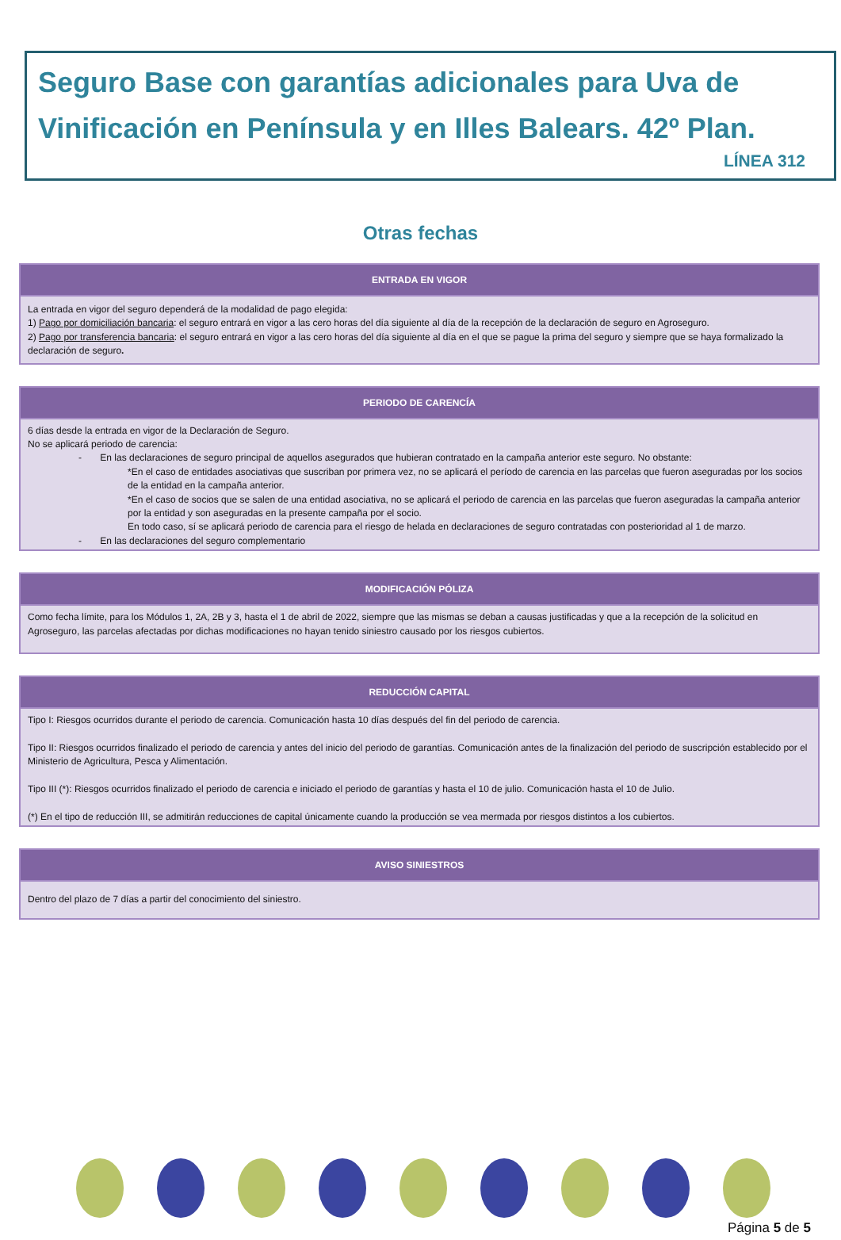Seguro Base con garantías adicionales para Uva de Vinificación en Península y en Illes Balears. 42º Plan.
LÍNEA 312
Otras fechas
| ENTRADA EN VIGOR |
| --- |
| La entrada en vigor del seguro dependerá de la modalidad de pago elegida: 1) Pago por domiciliación bancaria : el seguro entrará en vigor a las cero horas del día siguiente al día de la recepción de la declaración de seguro en Agroseguro. 2) Pago por transferencia bancaria : el seguro entrará en vigor a las cero horas del día siguiente al día en el que se pague la prima del seguro y siempre que se haya formalizado la declaración de seguro . |
| PERIODO DE CARENCÍA |
| --- |
| 6 días desde la entrada en vigor de la Declaración de Seguro. No se aplicará periodo de carencia: - En las declaraciones de seguro principal de aquellos asegurados que hubieran contratado en la campaña anterior este seguro. No obstante: *En el caso de entidades asociativas que suscriban por primera vez, no se aplicará el período de carencia en las parcelas que fueron aseguradas por los socios de la entidad en la campaña anterior. *En el caso de socios que se salen de una entidad asociativa, no se aplicará el periodo de carencia en las parcelas que fueron aseguradas la campaña anterior por la entidad y son aseguradas en la presente campaña por el socio. En todo caso, sí se aplicará periodo de carencia para el riesgo de helada en declaraciones de seguro contratadas con posterioridad al 1 de marzo. - En las declaraciones del seguro complementario |
| MODIFICACIÓN PÓLIZA |
| --- |
| Como fecha límite, para los Módulos 1, 2A, 2B y 3, hasta el 1 de abril de 2022, siempre que las mismas se deban a causas justificadas y que a la recepción de la solicitud en Agroseguro, las parcelas afectadas por dichas modificaciones no hayan tenido siniestro causado por los riesgos cubiertos. |
| REDUCCIÓN CAPITAL |
| --- |
| Tipo I: Riesgos ocurridos durante el periodo de carencia. Comunicación hasta 10 días después del fin del periodo de carencia. Tipo II: Riesgos ocurridos finalizado el periodo de carencia y antes del inicio del periodo de garantías. Comunicación antes de la finalización del periodo de suscripción establecido por el Ministerio de Agricultura, Pesca y Alimentación. Tipo III (*): Riesgos ocurridos finalizado el periodo de carencia e iniciado el periodo de garantías y hasta el 10 de julio. Comunicación hasta el 10 de Julio. (*) En el tipo de reducción III, se admitirán reducciones de capital únicamente cuando la producción se vea mermada por riesgos distintos a los cubiertos. |
| AVISO SINIESTROS |
| --- |
| Dentro del plazo de 7 días a partir del conocimiento del siniestro. |
Página 5 de 5